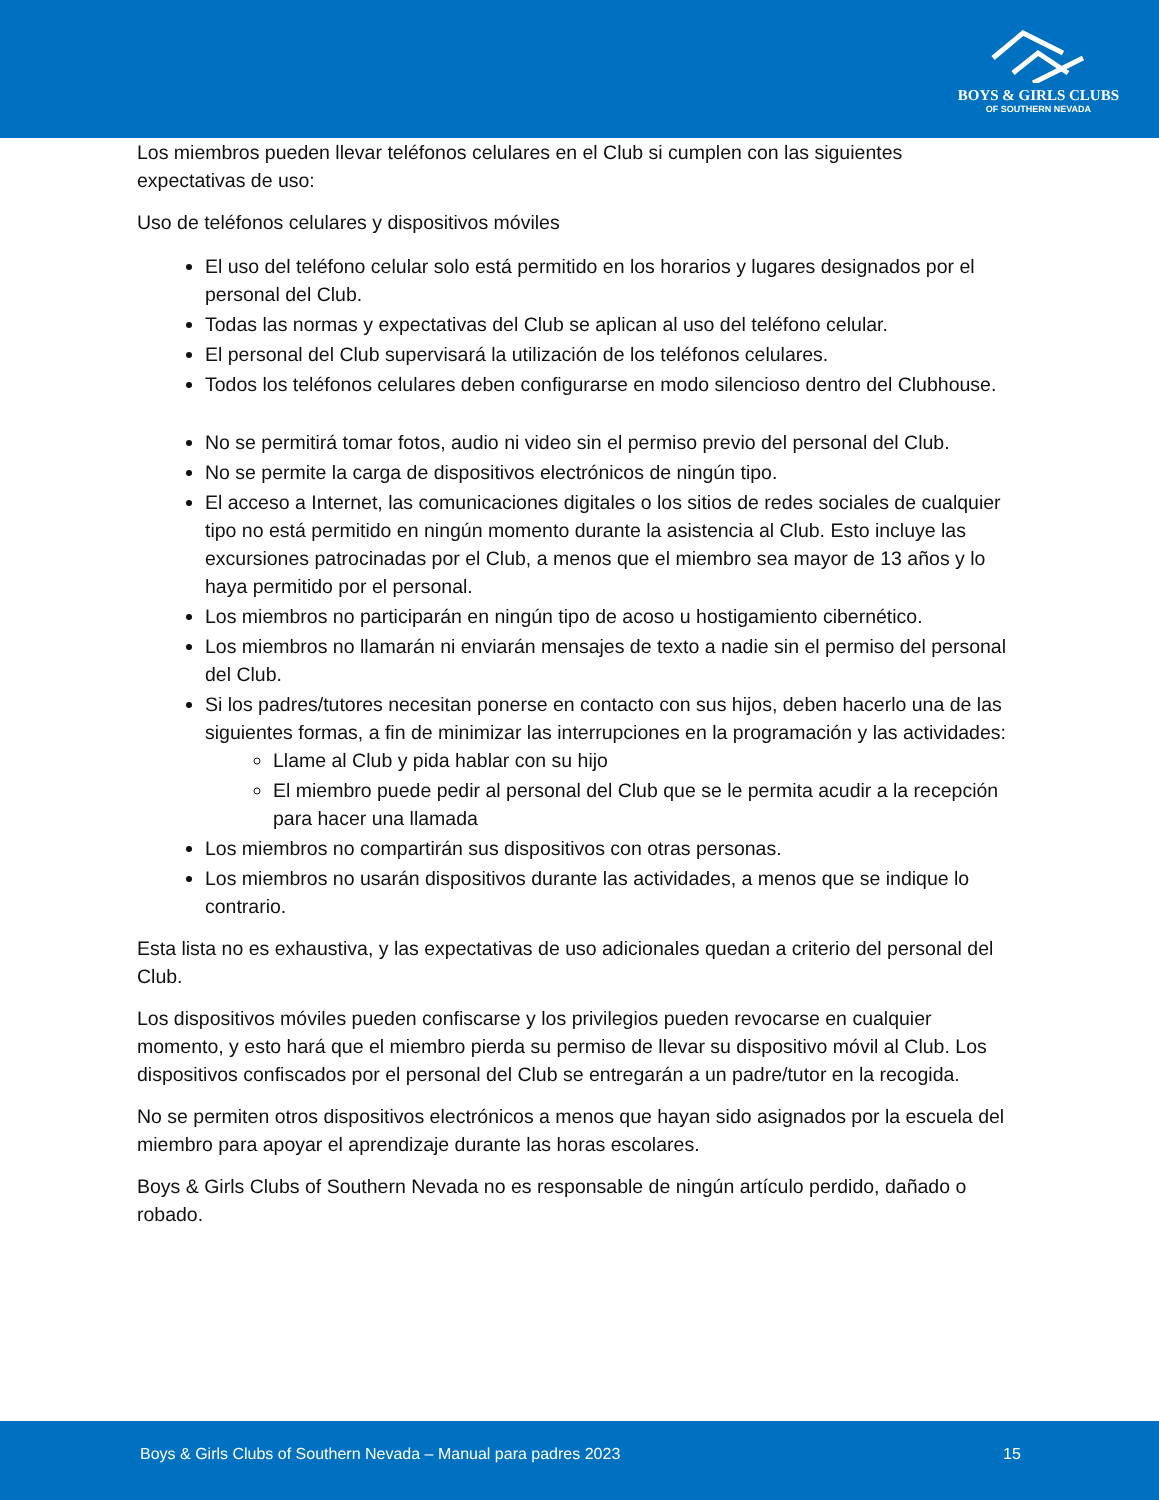BOYS & GIRLS CLUBS
OF SOUTHERN NEVADA
Los miembros pueden llevar teléfonos celulares en el Club si cumplen con las siguientes expectativas de uso:
Uso de teléfonos celulares y dispositivos móviles
El uso del teléfono celular solo está permitido en los horarios y lugares designados por el personal del Club.
Todas las normas y expectativas del Club se aplican al uso del teléfono celular.
El personal del Club supervisará la utilización de los teléfonos celulares.
Todos los teléfonos celulares deben configurarse en modo silencioso dentro del Clubhouse.
No se permitirá tomar fotos, audio ni video sin el permiso previo del personal del Club.
No se permite la carga de dispositivos electrónicos de ningún tipo.
El acceso a Internet, las comunicaciones digitales o los sitios de redes sociales de cualquier tipo no está permitido en ningún momento durante la asistencia al Club. Esto incluye las excursiones patrocinadas por el Club, a menos que el miembro sea mayor de 13 años y lo haya permitido por el personal.
Los miembros no participarán en ningún tipo de acoso u hostigamiento cibernético.
Los miembros no llamarán ni enviarán mensajes de texto a nadie sin el permiso del personal del Club.
Si los padres/tutores necesitan ponerse en contacto con sus hijos, deben hacerlo una de las siguientes formas, a fin de minimizar las interrupciones en la programación y las actividades:
Llame al Club y pida hablar con su hijo
El miembro puede pedir al personal del Club que se le permita acudir a la recepción para hacer una llamada
Los miembros no compartirán sus dispositivos con otras personas.
Los miembros no usarán dispositivos durante las actividades, a menos que se indique lo contrario.
Esta lista no es exhaustiva, y las expectativas de uso adicionales quedan a criterio del personal del Club.
Los dispositivos móviles pueden confiscarse y los privilegios pueden revocarse en cualquier momento, y esto hará que el miembro pierda su permiso de llevar su dispositivo móvil al Club. Los dispositivos confiscados por el personal del Club se entregarán a un padre/tutor en la recogida.
No se permiten otros dispositivos electrónicos a menos que hayan sido asignados por la escuela del miembro para apoyar el aprendizaje durante las horas escolares.
Boys & Girls Clubs of Southern Nevada no es responsable de ningún artículo perdido, dañado o robado.
Boys & Girls Clubs of Southern Nevada – Manual para padres 2023
15